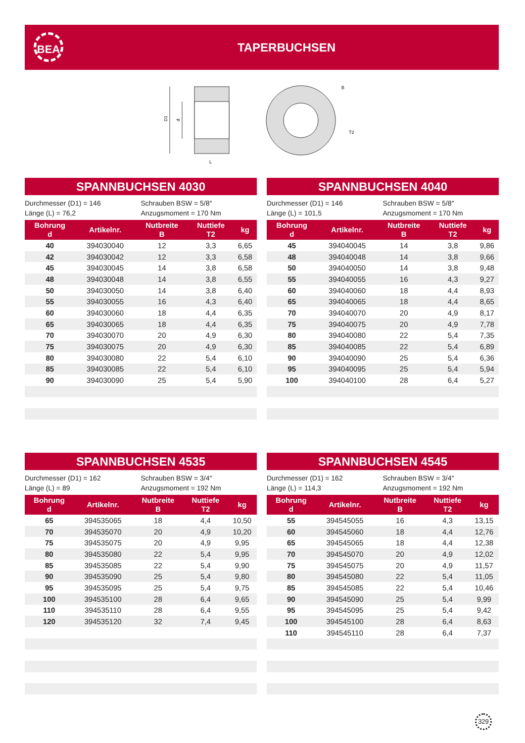BEA
TAPERBUCHSEN
D1
d
L
B
T2
SPANNBUCHSEN 4030
Durchmesser (D1) = 146
Länge (L) = 76,2
Schrauben BSW = 5/8″
Anzugsmoment = 170 Nm
| Bohrung d | Artikelnr. | Nutbreite B | Nuttiefe T2 | kg |
| --- | --- | --- | --- | --- |
| 40 | 394030040 | 12 | 3,3 | 6,65 |
| 42 | 394030042 | 12 | 3,3 | 6,58 |
| 45 | 394030045 | 14 | 3,8 | 6,58 |
| 48 | 394030048 | 14 | 3,8 | 6,55 |
| 50 | 394030050 | 14 | 3,8 | 6,40 |
| 55 | 394030055 | 16 | 4,3 | 6,40 |
| 60 | 394030060 | 18 | 4,4 | 6,35 |
| 65 | 394030065 | 18 | 4,4 | 6,35 |
| 70 | 394030070 | 20 | 4,9 | 6,30 |
| 75 | 394030075 | 20 | 4,9 | 6,30 |
| 80 | 394030080 | 22 | 5,4 | 6,10 |
| 85 | 394030085 | 22 | 5,4 | 6,10 |
| 90 | 394030090 | 25 | 5,4 | 5,90 |
SPANNBUCHSEN 4040
Durchmesser (D1) = 146
Länge (L) = 101,5
Schrauben BSW = 5/8″
Anzugsmoment = 170 Nm
| Bohrung d | Artikelnr. | Nutbreite B | Nuttiefe T2 | kg |
| --- | --- | --- | --- | --- |
| 45 | 394040045 | 14 | 3,8 | 9,86 |
| 48 | 394040048 | 14 | 3,8 | 9,66 |
| 50 | 394040050 | 14 | 3,8 | 9,48 |
| 55 | 394040055 | 16 | 4,3 | 9,27 |
| 60 | 394040060 | 18 | 4,4 | 8,93 |
| 65 | 394040065 | 18 | 4,4 | 8,65 |
| 70 | 394040070 | 20 | 4,9 | 8,17 |
| 75 | 394040075 | 20 | 4,9 | 7,78 |
| 80 | 394040080 | 22 | 5,4 | 7,35 |
| 85 | 394040085 | 22 | 5,4 | 6,89 |
| 90 | 394040090 | 25 | 5,4 | 6,36 |
| 95 | 394040095 | 25 | 5,4 | 5,94 |
| 100 | 394040100 | 28 | 6,4 | 5,27 |
SPANNBUCHSEN 4535
Durchmesser (D1) = 162
Länge (L) = 89
Schrauben BSW = 3/4″
Anzugsmoment = 192 Nm
| Bohrung d | Artikelnr. | Nutbreite B | Nuttiefe T2 | kg |
| --- | --- | --- | --- | --- |
| 65 | 394535065 | 18 | 4,4 | 10,50 |
| 70 | 394535070 | 20 | 4,9 | 10,20 |
| 75 | 394535075 | 20 | 4,9 | 9,95 |
| 80 | 394535080 | 22 | 5,4 | 9,95 |
| 85 | 394535085 | 22 | 5,4 | 9,90 |
| 90 | 394535090 | 25 | 5,4 | 9,80 |
| 95 | 394535095 | 25 | 5,4 | 9,75 |
| 100 | 394535100 | 28 | 6,4 | 9,65 |
| 110 | 394535110 | 28 | 6,4 | 9,55 |
| 120 | 394535120 | 32 | 7,4 | 9,45 |
SPANNBUCHSEN 4545
Durchmesser (D1) = 162
Länge (L) = 114,3
Schrauben BSW = 3/4″
Anzugsmoment = 192 Nm
| Bohrung d | Artikelnr. | Nutbreite B | Nuttiefe T2 | kg |
| --- | --- | --- | --- | --- |
| 55 | 394545055 | 16 | 4,3 | 13,15 |
| 60 | 394545060 | 18 | 4,4 | 12,76 |
| 65 | 394545065 | 18 | 4,4 | 12,38 |
| 70 | 394545070 | 20 | 4,9 | 12,02 |
| 75 | 394545075 | 20 | 4,9 | 11,57 |
| 80 | 394545080 | 22 | 5,4 | 11,05 |
| 85 | 394545085 | 22 | 5,4 | 10,46 |
| 90 | 394545090 | 25 | 5,4 | 9,99 |
| 95 | 394545095 | 25 | 5,4 | 9,42 |
| 100 | 394545100 | 28 | 6,4 | 8,63 |
| 110 | 394545110 | 28 | 6,4 | 7,37 |
329